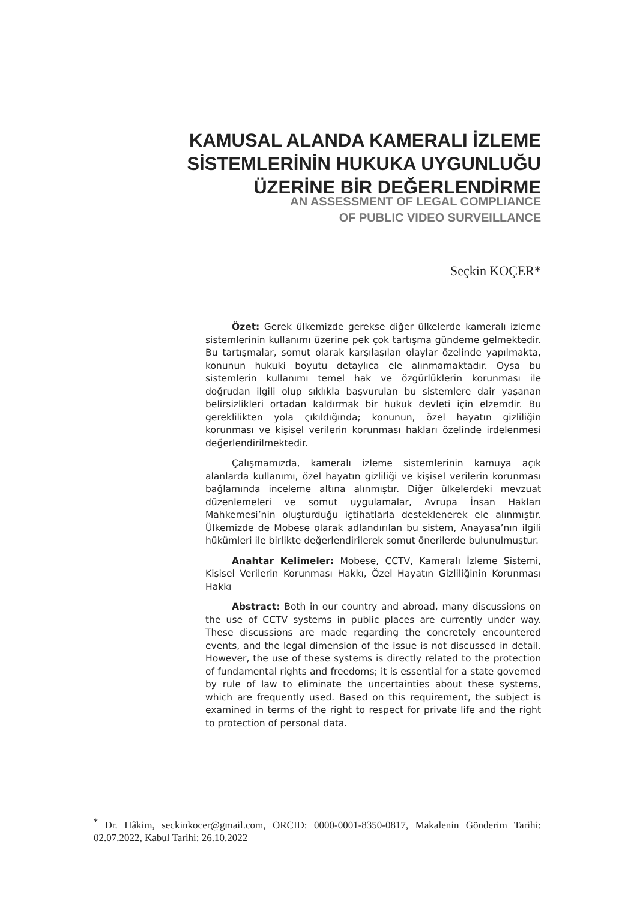KAMUSAL ALANDA KAMERALI İZLEME SİSTEMLERİNİN HUKUKA UYGUNLUĞU ÜZERİNE BİR DEĞERLENDİRME
AN ASSESSMENT OF LEGAL COMPLIANCE
OF PUBLIC VIDEO SURVEILLANCE
Seçkin KOÇER*
Özet: Gerek ülkemizde gerekse diğer ülkelerde kameralı izleme sistemlerinin kullanımı üzerine pek çok tartışma gündeme gelmektedir. Bu tartışmalar, somut olarak karşılaşılan olaylar özelinde yapılmakta, konunun hukuki boyutu detaylıca ele alınmamaktadır. Oysa bu sistemlerin kullanımı temel hak ve özgürlüklerin korunması ile doğrudan ilgili olup sıklıkla başvurulan bu sistemlere dair yaşanan belirsizlikleri ortadan kaldırmak bir hukuk devleti için elzemdir. Bu gereklilikten yola çıkıldığında; konunun, özel hayatın gizliliğin korunması ve kişisel verilerin korunması hakları özelinde irdelenmesi değerlendirilmektedir.
Çalışmamızda, kameralı izleme sistemlerinin kamuya açık alanlarda kullanımı, özel hayatın gizliliği ve kişisel verilerin korunması bağlamında inceleme altına alınmıştır. Diğer ülkelerdeki mevzuat düzenlemeleri ve somut uygulamalar, Avrupa İnsan Hakları Mahkemesi’nin oluşturduğu içtihatlarla desteklenerek ele alınmıştır. Ülkemizde de Mobese olarak adlandırılan bu sistem, Anayasa’nın ilgili hükümleri ile birlikte değerlendirilerek somut önerilerde bulunulmuştur.
Anahtar Kelimeler: Mobese, CCTV, Kameralı İzleme Sistemi, Kişisel Verilerin Korunması Hakkı, Özel Hayatın Gizliliğinin Korunması Hakkı
Abstract: Both in our country and abroad, many discussions on the use of CCTV systems in public places are currently under way. These discussions are made regarding the concretely encountered events, and the legal dimension of the issue is not discussed in detail. However, the use of these systems is directly related to the protection of fundamental rights and freedoms; it is essential for a state governed by rule of law to eliminate the uncertainties about these systems, which are frequently used. Based on this requirement, the subject is examined in terms of the right to respect for private life and the right to protection of personal data.
<sup>*</sup> Dr. Hâkim, seckinkocer@gmail.com, ORCID: 0000-0001-8350-0817, Makalenin Gönderim Tarihi: 02.07.2022, Kabul Tarihi: 26.10.2022